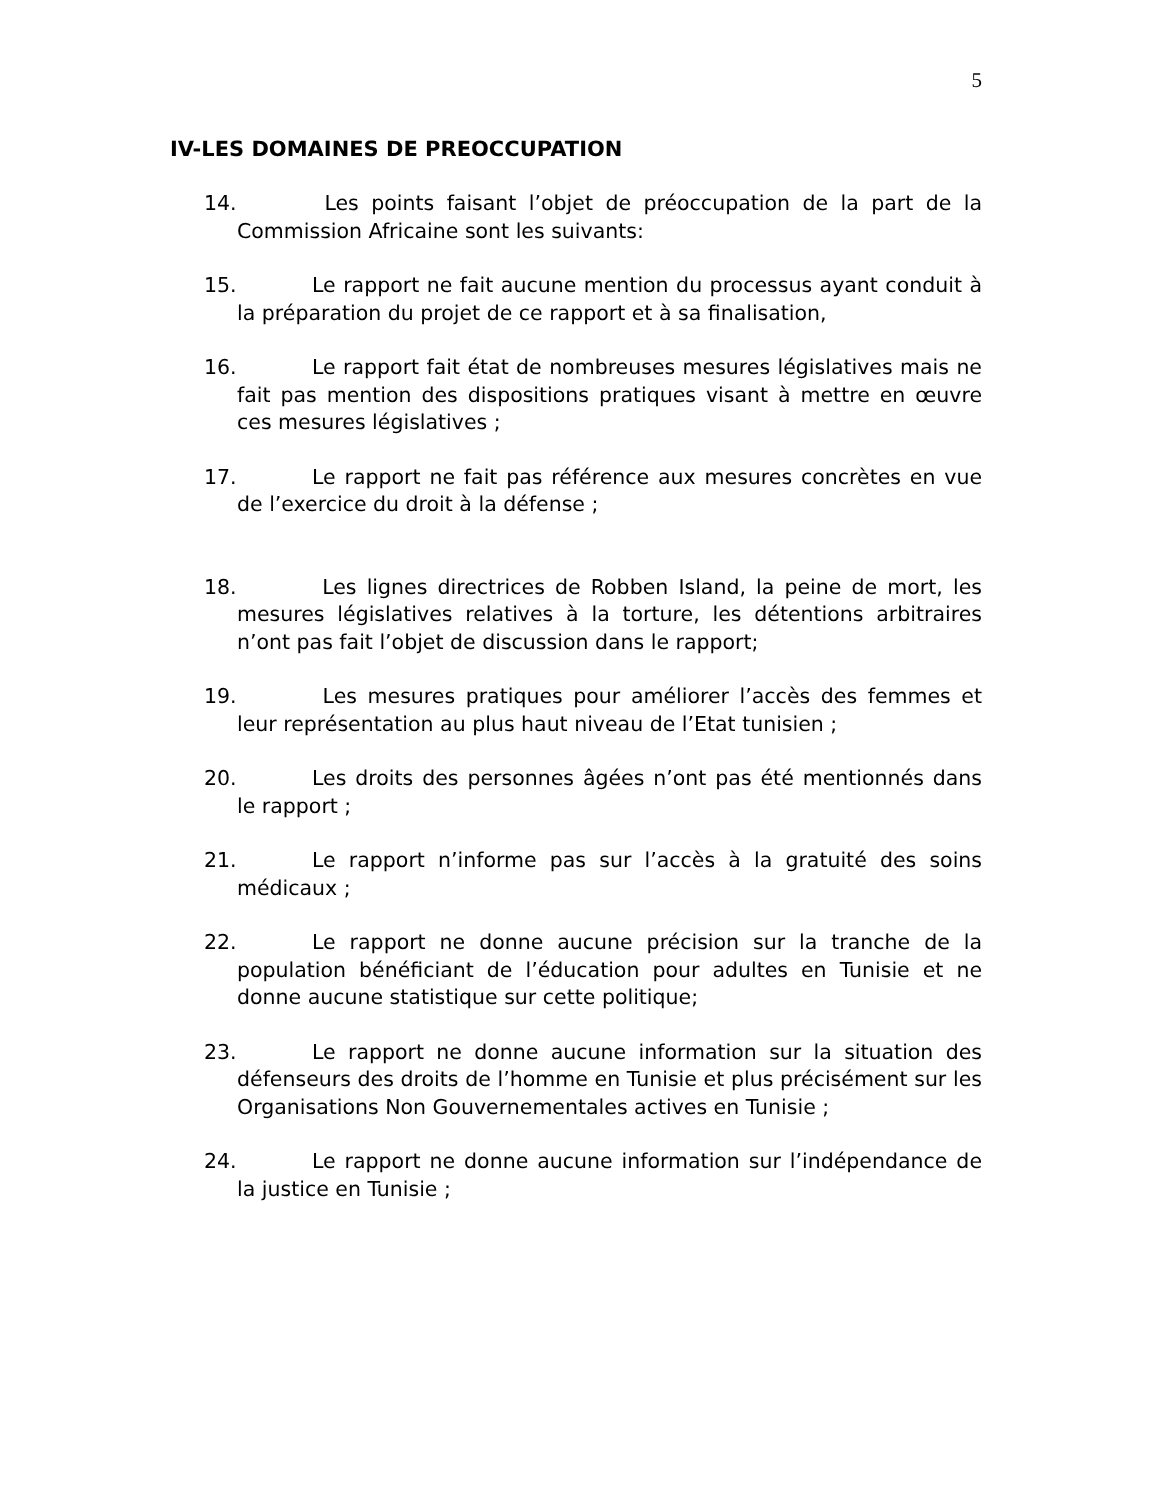5
IV-LES DOMAINES DE PREOCCUPATION
14. Les points faisant l’objet de préoccupation de la part de la Commission Africaine sont les suivants:
15. Le rapport ne fait aucune mention du processus ayant conduit à la préparation du projet de ce rapport et à sa finalisation,
16. Le rapport fait état de nombreuses mesures législatives mais ne fait pas mention des dispositions pratiques visant à mettre en œuvre ces mesures législatives ;
17. Le rapport ne fait pas référence aux mesures concrètes en vue de l’exercice du droit à la défense ;
18. Les lignes directrices de Robben Island, la peine de mort, les mesures législatives relatives à la torture, les détentions arbitraires n’ont pas fait l’objet de discussion dans le rapport;
19. Les mesures pratiques pour améliorer l’accès des femmes et leur représentation au plus haut niveau de l’Etat tunisien ;
20. Les droits des personnes âgées n’ont pas été mentionnés dans le rapport ;
21. Le rapport n’informe pas sur l’accès à la gratuité des soins médicaux ;
22. Le rapport ne donne aucune précision sur la tranche de la population bénéficiant de l’éducation pour adultes en Tunisie et ne donne aucune statistique sur cette politique;
23. Le rapport ne donne aucune information sur la situation des défenseurs des droits de l’homme en Tunisie et plus précisément sur les Organisations Non Gouvernementales actives en Tunisie ;
24. Le rapport ne donne aucune information sur l’indépendance de la justice en Tunisie ;